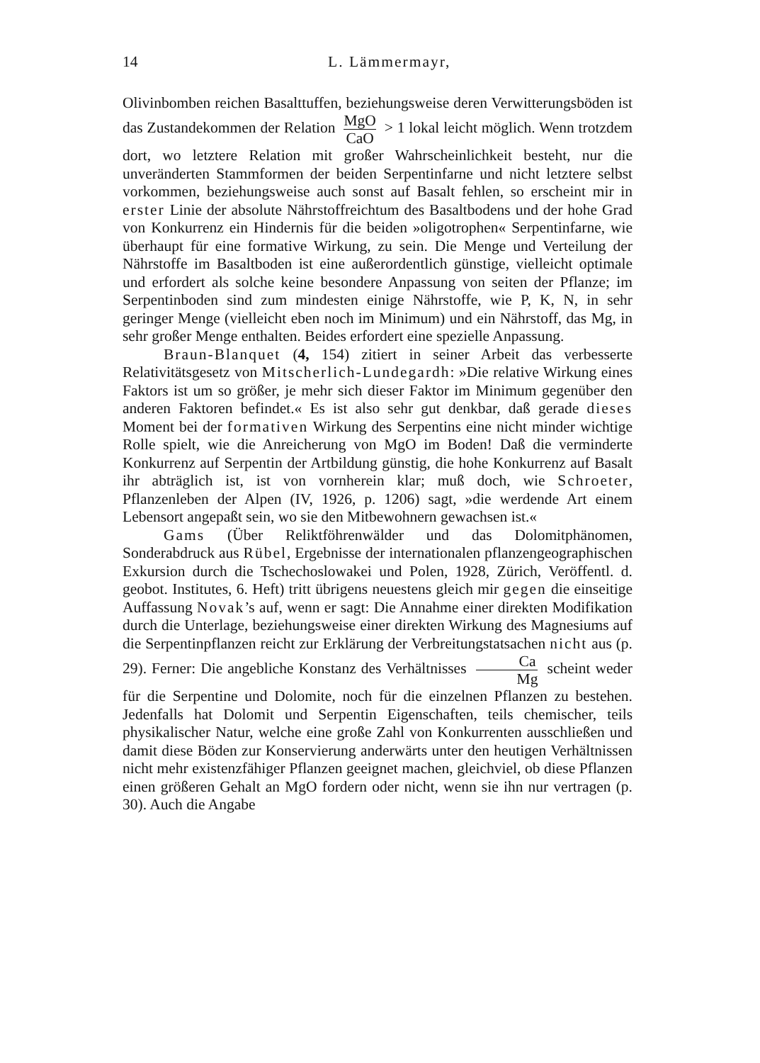14 L. Lämmermayr,
Olivinbomben reichen Basalttuffen, beziehungsweise deren Verwitterungsböden ist das Zustandekommen der Relation MgO CaO > 1 lokal leicht möglich. Wenn trotzdem dort, wo letztere Relation mit großer Wahrscheinlichkeit besteht, nur die unveränderten Stammformen der beiden Serpentinfarne und nicht letztere selbst vorkommen, beziehungsweise auch sonst auf Basalt fehlen, so erscheint mir in erster Linie der absolute Nährstoffreichtum des Basaltbodens und der hohe Grad von Konkurrenz ein Hindernis für die beiden »oligotrophen« Serpentinfarne, wie überhaupt für eine formative Wirkung, zu sein. Die Menge und Verteilung der Nährstoffe im Basaltboden ist eine außerordentlich günstige, vielleicht optimale und erfordert als solche keine besondere Anpassung von seiten der Pflanze; im Serpentinboden sind zum mindesten einige Nährstoffe, wie P, K, N, in sehr geringer Menge (vielleicht eben noch im Minimum) und ein Nährstoff, das Mg, in sehr großer Menge enthalten. Beides erfordert eine spezielle Anpassung.
Braun-Blanquet (4, 154) zitiert in seiner Arbeit das verbesserte Relativitätsgesetz von Mitscherlich-Lundegardh: »Die relative Wirkung eines Faktors ist um so größer, je mehr sich dieser Faktor im Minimum gegenüber den anderen Faktoren befindet.« Es ist also sehr gut denkbar, daß gerade dieses Moment bei der formativen Wirkung des Serpentins eine nicht minder wichtige Rolle spielt, wie die Anreicherung von MgO im Boden! Daß die verminderte Konkurrenz auf Serpentin der Artbildung günstig, die hohe Konkurrenz auf Basalt ihr abträglich ist, ist von vornherein klar; muß doch, wie Schroeter, Pflanzenleben der Alpen (IV, 1926, p. 1206) sagt, »die werdende Art einem Lebensort angepaßt sein, wo sie den Mitbewohnern gewachsen ist.«
Gams (Über Reliktföhrenwälder und das Dolomitphänomen, Sonderabdruck aus Rübel, Ergebnisse der internationalen pflanzengeographischen Exkursion durch die Tschechoslowakei und Polen, 1928, Zürich, Veröffentl. d. geobot. Institutes, 6. Heft) tritt übrigens neuestens gleich mir gegen die einseitige Auffassung Novak’s auf, wenn er sagt: Die Annahme einer direkten Modifikation durch die Unterlage, beziehungsweise einer direkten Wirkung des Magnesiums auf die Serpentinpflanzen reicht zur Erklärung der Verbreitungstatsachen nicht aus (p. 29). Ferner: Die angebliche Konstanz des Verhältnisses Ca Mg scheint weder für die Serpentine und Dolomite, noch für die einzelnen Pflanzen zu bestehen. Jedenfalls hat Dolomit und Serpentin Eigenschaften, teils chemischer, teils physikalischer Natur, welche eine große Zahl von Konkurrenten ausschließen und damit diese Böden zur Konservierung anderwärts unter den heutigen Verhältnissen nicht mehr existenzfähiger Pflanzen geeignet machen, gleichviel, ob diese Pflanzen einen größeren Gehalt an MgO fordern oder nicht, wenn sie ihn nur vertragen (p. 30). Auch die Angabe